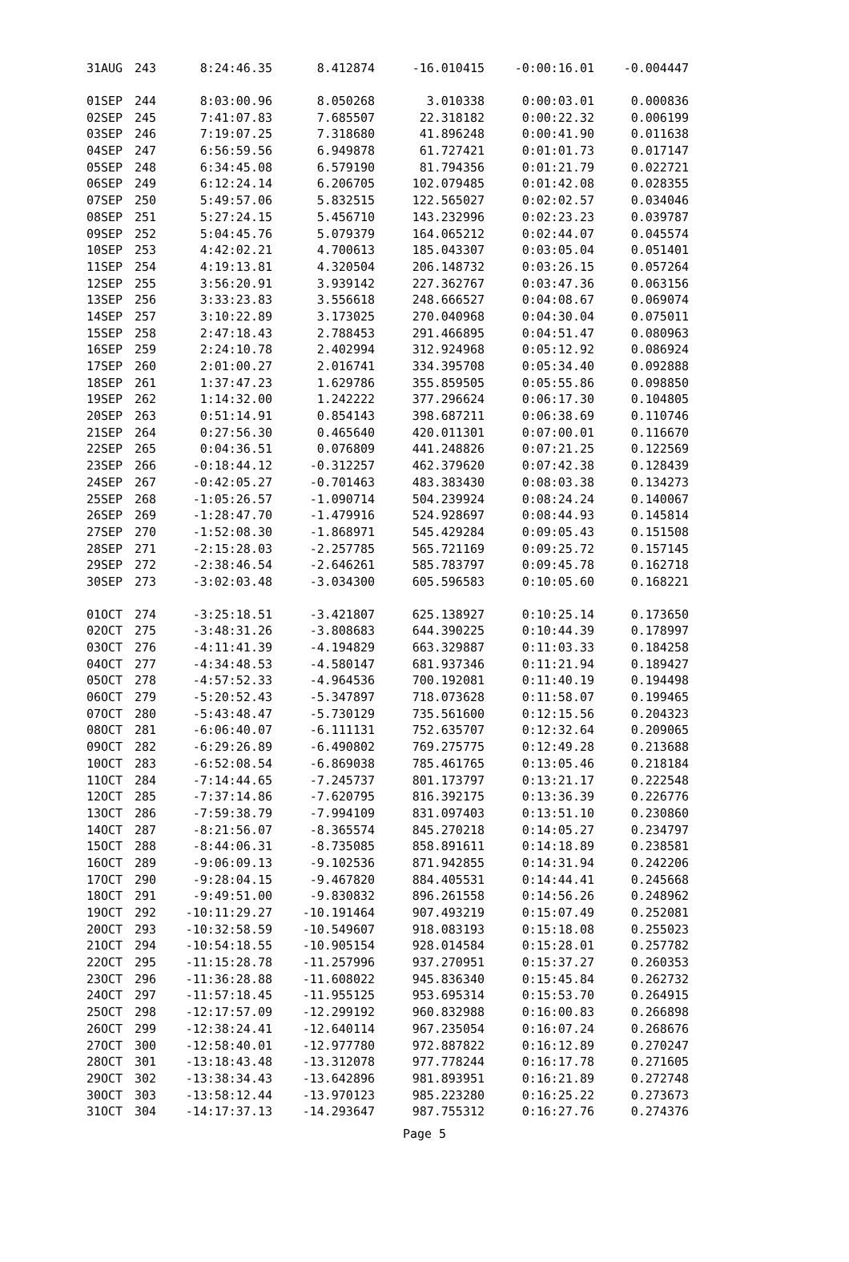| 31AUG | 243 | 8:24:46.35 | 8.412874 | -16.010415 | -0:00:16.01 | -0.004447 |
| 01SEP | 244 | 8:03:00.96 | 8.050268 | 3.010338 | 0:00:03.01 | 0.000836 |
| 02SEP | 245 | 7:41:07.83 | 7.685507 | 22.318182 | 0:00:22.32 | 0.006199 |
| 03SEP | 246 | 7:19:07.25 | 7.318680 | 41.896248 | 0:00:41.90 | 0.011638 |
| 04SEP | 247 | 6:56:59.56 | 6.949878 | 61.727421 | 0:01:01.73 | 0.017147 |
| 05SEP | 248 | 6:34:45.08 | 6.579190 | 81.794356 | 0:01:21.79 | 0.022721 |
| 06SEP | 249 | 6:12:24.14 | 6.206705 | 102.079485 | 0:01:42.08 | 0.028355 |
| 07SEP | 250 | 5:49:57.06 | 5.832515 | 122.565027 | 0:02:02.57 | 0.034046 |
| 08SEP | 251 | 5:27:24.15 | 5.456710 | 143.232996 | 0:02:23.23 | 0.039787 |
| 09SEP | 252 | 5:04:45.76 | 5.079379 | 164.065212 | 0:02:44.07 | 0.045574 |
| 10SEP | 253 | 4:42:02.21 | 4.700613 | 185.043307 | 0:03:05.04 | 0.051401 |
| 11SEP | 254 | 4:19:13.81 | 4.320504 | 206.148732 | 0:03:26.15 | 0.057264 |
| 12SEP | 255 | 3:56:20.91 | 3.939142 | 227.362767 | 0:03:47.36 | 0.063156 |
| 13SEP | 256 | 3:33:23.83 | 3.556618 | 248.666527 | 0:04:08.67 | 0.069074 |
| 14SEP | 257 | 3:10:22.89 | 3.173025 | 270.040968 | 0:04:30.04 | 0.075011 |
| 15SEP | 258 | 2:47:18.43 | 2.788453 | 291.466895 | 0:04:51.47 | 0.080963 |
| 16SEP | 259 | 2:24:10.78 | 2.402994 | 312.924968 | 0:05:12.92 | 0.086924 |
| 17SEP | 260 | 2:01:00.27 | 2.016741 | 334.395708 | 0:05:34.40 | 0.092888 |
| 18SEP | 261 | 1:37:47.23 | 1.629786 | 355.859505 | 0:05:55.86 | 0.098850 |
| 19SEP | 262 | 1:14:32.00 | 1.242222 | 377.296624 | 0:06:17.30 | 0.104805 |
| 20SEP | 263 | 0:51:14.91 | 0.854143 | 398.687211 | 0:06:38.69 | 0.110746 |
| 21SEP | 264 | 0:27:56.30 | 0.465640 | 420.011301 | 0:07:00.01 | 0.116670 |
| 22SEP | 265 | 0:04:36.51 | 0.076809 | 441.248826 | 0:07:21.25 | 0.122569 |
| 23SEP | 266 | -0:18:44.12 | -0.312257 | 462.379620 | 0:07:42.38 | 0.128439 |
| 24SEP | 267 | -0:42:05.27 | -0.701463 | 483.383430 | 0:08:03.38 | 0.134273 |
| 25SEP | 268 | -1:05:26.57 | -1.090714 | 504.239924 | 0:08:24.24 | 0.140067 |
| 26SEP | 269 | -1:28:47.70 | -1.479916 | 524.928697 | 0:08:44.93 | 0.145814 |
| 27SEP | 270 | -1:52:08.30 | -1.868971 | 545.429284 | 0:09:05.43 | 0.151508 |
| 28SEP | 271 | -2:15:28.03 | -2.257785 | 565.721169 | 0:09:25.72 | 0.157145 |
| 29SEP | 272 | -2:38:46.54 | -2.646261 | 585.783797 | 0:09:45.78 | 0.162718 |
| 30SEP | 273 | -3:02:03.48 | -3.034300 | 605.596583 | 0:10:05.60 | 0.168221 |
| 01OCT | 274 | -3:25:18.51 | -3.421807 | 625.138927 | 0:10:25.14 | 0.173650 |
| 02OCT | 275 | -3:48:31.26 | -3.808683 | 644.390225 | 0:10:44.39 | 0.178997 |
| 03OCT | 276 | -4:11:41.39 | -4.194829 | 663.329887 | 0:11:03.33 | 0.184258 |
| 04OCT | 277 | -4:34:48.53 | -4.580147 | 681.937346 | 0:11:21.94 | 0.189427 |
| 05OCT | 278 | -4:57:52.33 | -4.964536 | 700.192081 | 0:11:40.19 | 0.194498 |
| 06OCT | 279 | -5:20:52.43 | -5.347897 | 718.073628 | 0:11:58.07 | 0.199465 |
| 07OCT | 280 | -5:43:48.47 | -5.730129 | 735.561600 | 0:12:15.56 | 0.204323 |
| 08OCT | 281 | -6:06:40.07 | -6.111131 | 752.635707 | 0:12:32.64 | 0.209065 |
| 09OCT | 282 | -6:29:26.89 | -6.490802 | 769.275775 | 0:12:49.28 | 0.213688 |
| 10OCT | 283 | -6:52:08.54 | -6.869038 | 785.461765 | 0:13:05.46 | 0.218184 |
| 11OCT | 284 | -7:14:44.65 | -7.245737 | 801.173797 | 0:13:21.17 | 0.222548 |
| 12OCT | 285 | -7:37:14.86 | -7.620795 | 816.392175 | 0:13:36.39 | 0.226776 |
| 13OCT | 286 | -7:59:38.79 | -7.994109 | 831.097403 | 0:13:51.10 | 0.230860 |
| 14OCT | 287 | -8:21:56.07 | -8.365574 | 845.270218 | 0:14:05.27 | 0.234797 |
| 15OCT | 288 | -8:44:06.31 | -8.735085 | 858.891611 | 0:14:18.89 | 0.238581 |
| 16OCT | 289 | -9:06:09.13 | -9.102536 | 871.942855 | 0:14:31.94 | 0.242206 |
| 17OCT | 290 | -9:28:04.15 | -9.467820 | 884.405531 | 0:14:44.41 | 0.245668 |
| 18OCT | 291 | -9:49:51.00 | -9.830832 | 896.261558 | 0:14:56.26 | 0.248962 |
| 19OCT | 292 | -10:11:29.27 | -10.191464 | 907.493219 | 0:15:07.49 | 0.252081 |
| 20OCT | 293 | -10:32:58.59 | -10.549607 | 918.083193 | 0:15:18.08 | 0.255023 |
| 21OCT | 294 | -10:54:18.55 | -10.905154 | 928.014584 | 0:15:28.01 | 0.257782 |
| 22OCT | 295 | -11:15:28.78 | -11.257996 | 937.270951 | 0:15:37.27 | 0.260353 |
| 23OCT | 296 | -11:36:28.88 | -11.608022 | 945.836340 | 0:15:45.84 | 0.262732 |
| 24OCT | 297 | -11:57:18.45 | -11.955125 | 953.695314 | 0:15:53.70 | 0.264915 |
| 25OCT | 298 | -12:17:57.09 | -12.299192 | 960.832988 | 0:16:00.83 | 0.266898 |
| 26OCT | 299 | -12:38:24.41 | -12.640114 | 967.235054 | 0:16:07.24 | 0.268676 |
| 27OCT | 300 | -12:58:40.01 | -12.977780 | 972.887822 | 0:16:12.89 | 0.270247 |
| 28OCT | 301 | -13:18:43.48 | -13.312078 | 977.778244 | 0:16:17.78 | 0.271605 |
| 29OCT | 302 | -13:38:34.43 | -13.642896 | 981.893951 | 0:16:21.89 | 0.272748 |
| 30OCT | 303 | -13:58:12.44 | -13.970123 | 985.223280 | 0:16:25.22 | 0.273673 |
| 31OCT | 304 | -14:17:37.13 | -14.293647 | 987.755312 | 0:16:27.76 | 0.274376 |
Page 5